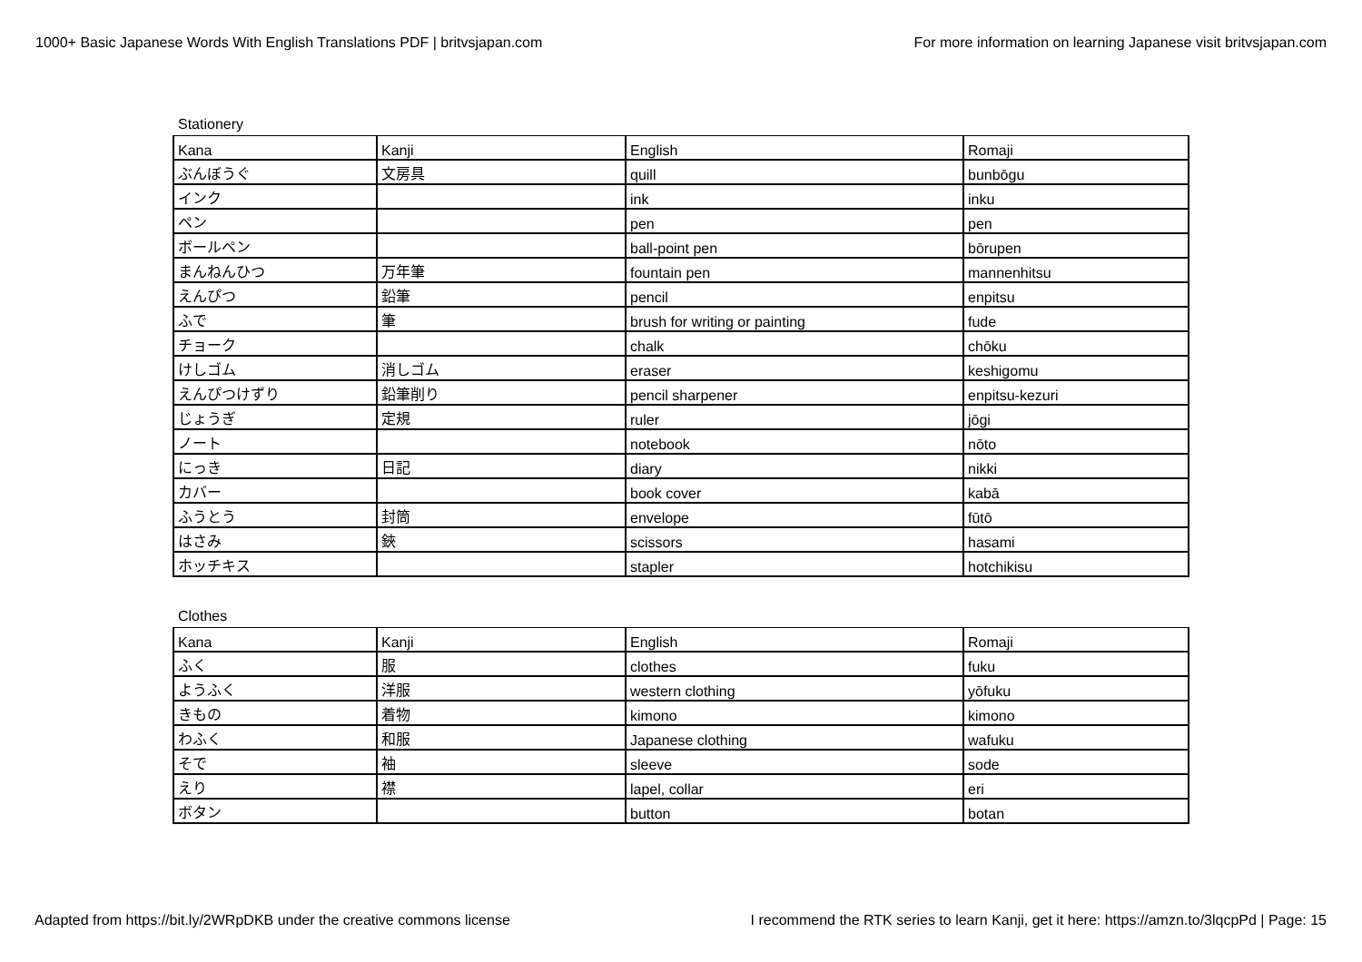1000+ Basic Japanese Words With English Translations PDF | britvsjapan.com For more information on learning Japanese visit britvsjapan.com
Stationery
| Kana | Kanji | English | Romaji |
| ぶんぼうぐ | 文房具 | quill | bunbōgu |
| インク | | ink | inku |
| ペン | | pen | pen |
| ボールペン | | ball-point pen | bōrupen |
| まんねんひつ | 万年筆 | fountain pen | mannenhitsu |
| えんぴつ | 鉛筆 | pencil | enpitsu |
| ふで | 筆 | brush for writing or painting | fude |
| チョーク | | chalk | chōku |
| けしゴム | 消しゴム | eraser | keshigomu |
| えんぴつけずり | 鉛筆削り | pencil sharpener | enpitsu-kezuri |
| じょうぎ | 定規 | ruler | jōgi |
| ノート | | notebook | nōto |
| にっき | 日記 | diary | nikki |
| カバー | | book cover | kabā |
| ふうとう | 封筒 | envelope | fūtō |
| はさみ | 鋏 | scissors | hasami |
| ホッチキス | | stapler | hotchikisu |
Clothes
| Kana | Kanji | English | Romaji |
| ふく | 服 | clothes | fuku |
| ようふく | 洋服 | western clothing | yōfuku |
| きもの | 着物 | kimono | kimono |
| わふく | 和服 | Japanese clothing | wafuku |
| そで | 袖 | sleeve | sode |
| えり | 襟 | lapel, collar | eri |
| ボタン | | button | botan |
Adapted from https://bit.ly/2WRpDKB under the creative commons license I recommend the RTK series to learn Kanji, get it here: https://amzn.to/3lqcpPd | Page: 15